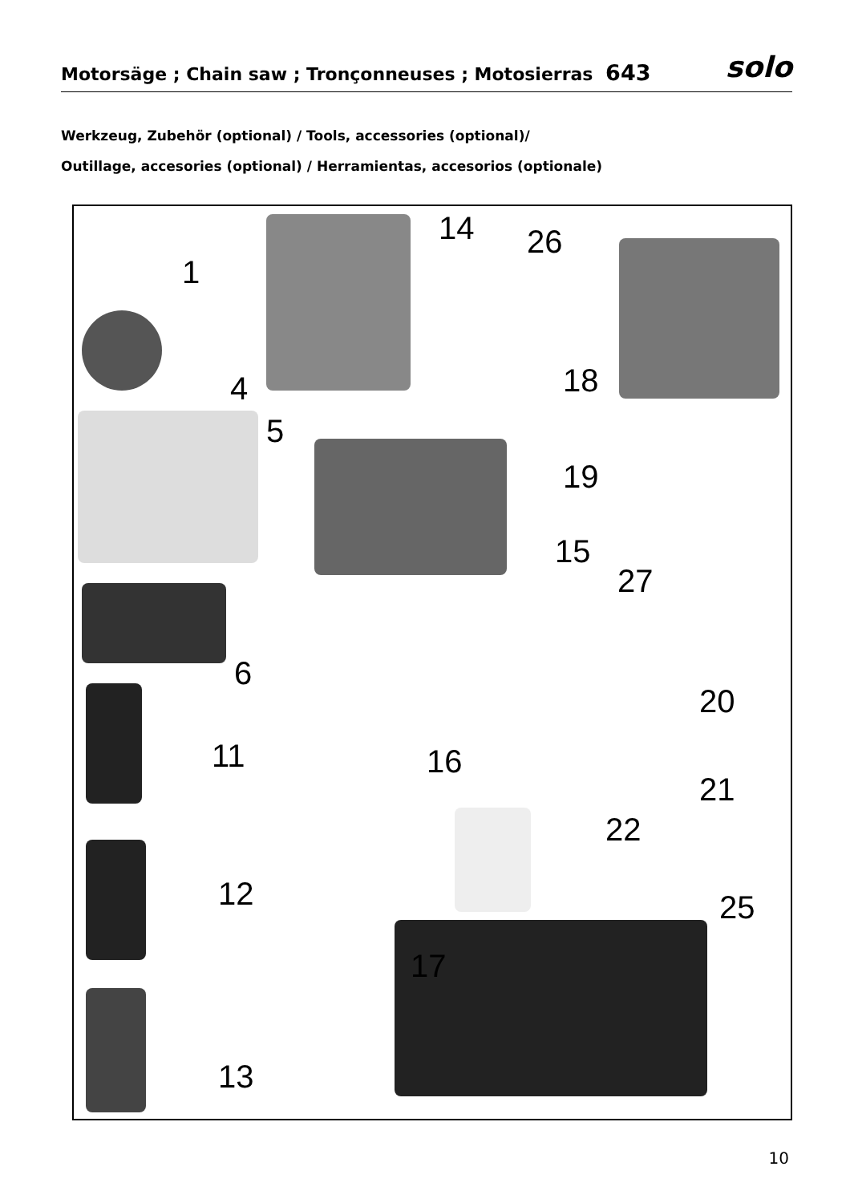Motorsäge ; Chain saw ; Tronçonneuses ; Motosierras 643
solo
Werkzeug, Zubehör (optional) / Tools, accessories (optional)/
Outillage, accesories (optional) / Herramientas, accesorios (optionale)
1
14 26
4 18
5
19
15
27
6
20
11 16
21
22
12 25
17
13
10